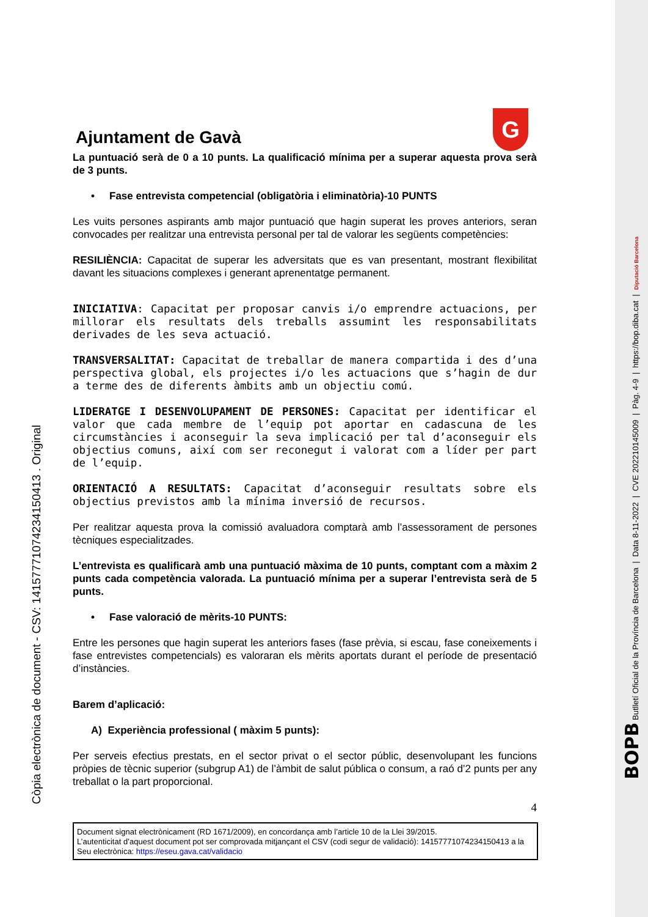Ajuntament de Gavà
G
La puntuació serà de 0 a 10 punts. La qualificació mínima per a superar aquesta prova serà de 3 punts.
• Fase entrevista competencial (obligatòria i eliminatòria)-10 PUNTS
Les vuits persones aspirants amb major puntuació que hagin superat les proves anteriors, seran convocades per realitzar una entrevista personal per tal de valorar les següents competències:
RESILIÈNCIA: Capacitat de superar les adversitats que es van presentant, mostrant flexibilitat davant les situacions complexes i generant aprenentatge permanent.
INICIATIVA: Capacitat per proposar canvis i/o emprendre actuacions, per millorar els resultats dels treballs assumint les responsabilitats derivades de les seva actuació.
TRANSVERSALITAT: Capacitat de treballar de manera compartida i des d’una perspectiva global, els projectes i/o les actuacions que s’hagin de dur a terme des de diferents àmbits amb un objectiu comú.
LIDERATGE I DESENVOLUPAMENT DE PERSONES: Capacitat per identificar el valor que cada membre de l’equip pot aportar en cadascuna de les circumstàncies i aconseguir la seva implicació per tal d’aconseguir els objectius comuns, així com ser reconegut i valorat com a líder per part de l’equip.
ORIENTACIÓ A RESULTATS: Capacitat d’aconseguir resultats sobre els objectius previstos amb la mínima inversió de recursos.
Per realitzar aquesta prova la comissió avaluadora comptarà amb l’assessorament de persones tècniques especialitzades.
L’entrevista es qualificarà amb una puntuació màxima de 10 punts, comptant com a màxim 2 punts cada competència valorada. La puntuació mínima per a superar l’entrevista serà de 5 punts.
• Fase valoració de mèrits-10 PUNTS:
Entre les persones que hagin superat les anteriors fases (fase prèvia, si escau, fase coneixements i fase entrevistes competencials) es valoraran els mèrits aportats durant el període de presentació d’instàncies.
Barem d’aplicació:
A) Experiència professional ( màxim 5 punts):
Per serveis efectius prestats, en el sector privat o el sector públic, desenvolupant les funcions pròpies de tècnic superior (subgrup A1) de l’àmbit de salut pública o consum, a raó d’2 punts per any treballat o la part proporcional.
4
Document signat electrònicament (RD 1671/2009), en concordança amb l’article 10 de la Llei 39/2015.
L’autenticitat d’aquest document pot ser comprovada mitjançant el CSV (codi segur de validació): 14157771074234150413 a la Seu electrònica: https://eseu.gava.cat/validacio
Còpia electrònica de document - CSV: 14157771074234150413 . Original
BOPB Butlletí Oficial de la Província de Barcelona | Data 8-11-2022 | CVE 202210145009 | Pàg. 4-9 | https://bop.diba.cat | Diputació Barcelona